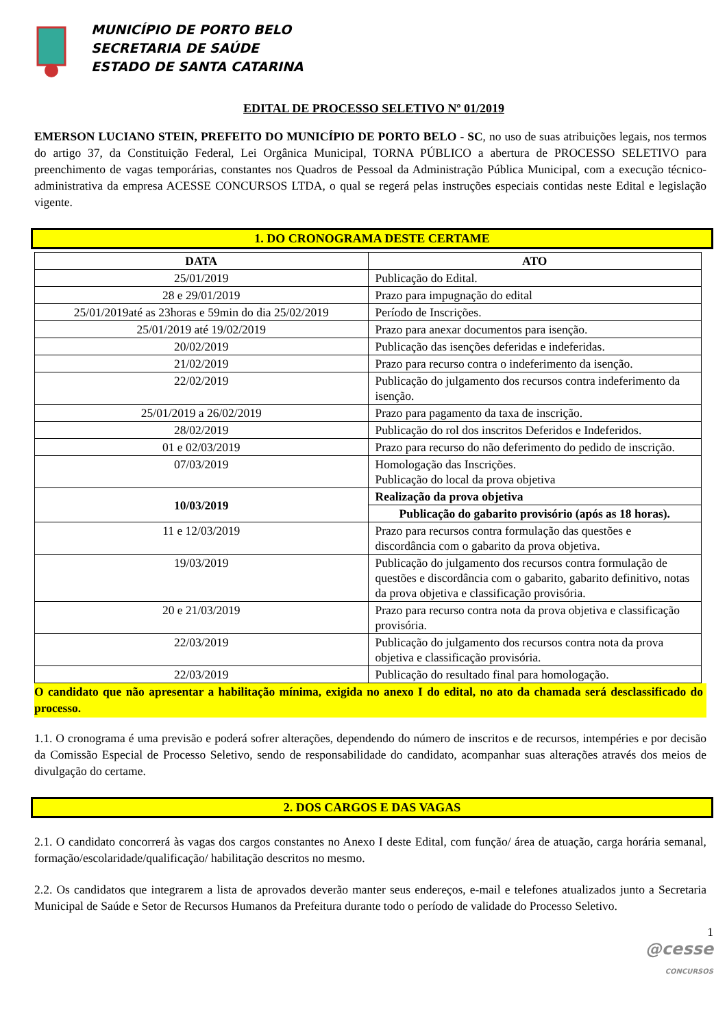MUNICÍPIO DE PORTO BELO
SECRETARIA DE SAÚDE
ESTADO DE SANTA CATARINA
EDITAL DE PROCESSO SELETIVO Nº 01/2019
EMERSON LUCIANO STEIN, PREFEITO DO MUNICÍPIO DE PORTO BELO - SC, no uso de suas atribuições legais, nos termos do artigo 37, da Constituição Federal, Lei Orgânica Municipal, TORNA PÚBLICO a abertura de PROCESSO SELETIVO para preenchimento de vagas temporárias, constantes nos Quadros de Pessoal da Administração Pública Municipal, com a execução técnico-administrativa da empresa ACESSE CONCURSOS LTDA, o qual se regerá pelas instruções especiais contidas neste Edital e legislação vigente.
1. DO CRONOGRAMA DESTE CERTAME
| DATA | ATO |
| --- | --- |
| 25/01/2019 | Publicação do Edital. |
| 28 e 29/01/2019 | Prazo para impugnação do edital |
| 25/01/2019até as 23horas e 59min do dia 25/02/2019 | Período de Inscrições. |
| 25/01/2019 até 19/02/2019 | Prazo para anexar documentos para isenção. |
| 20/02/2019 | Publicação das isenções deferidas e indeferidas. |
| 21/02/2019 | Prazo para recurso contra o indeferimento da isenção. |
| 22/02/2019 | Publicação do julgamento dos recursos contra indeferimento da isenção. |
| 25/01/2019 a 26/02/2019 | Prazo para pagamento da taxa de inscrição. |
| 28/02/2019 | Publicação do rol dos inscritos Deferidos e Indeferidos. |
| 01 e 02/03/2019 | Prazo para recurso do não deferimento do pedido de inscrição. |
| 07/03/2019 | Homologação das Inscrições. Publicação do local da prova objetiva |
| 10/03/2019 | Realização da prova objetiva |
| | Publicação do gabarito provisório (após as 18 horas). |
| 11 e 12/03/2019 | Prazo para recursos contra formulação das questões e discordância com o gabarito da prova objetiva. |
| 19/03/2019 | Publicação do julgamento dos recursos contra formulação de questões e discordância com o gabarito, gabarito definitivo, notas da prova objetiva e classificação provisória. |
| 20 e 21/03/2019 | Prazo para recurso contra nota da prova objetiva e classificação provisória. |
| 22/03/2019 | Publicação do julgamento dos recursos contra nota da prova objetiva e classificação provisória. |
| 22/03/2019 | Publicação do resultado final para homologação. |
O candidato que não apresentar a habilitação mínima, exigida no anexo I do edital, no ato da chamada será desclassificado do processo.
1.1. O cronograma é uma previsão e poderá sofrer alterações, dependendo do número de inscritos e de recursos, intempéries e por decisão da Comissão Especial de Processo Seletivo, sendo de responsabilidade do candidato, acompanhar suas alterações através dos meios de divulgação do certame.
2. DOS CARGOS E DAS VAGAS
2.1. O candidato concorrerá às vagas dos cargos constantes no Anexo I deste Edital, com função/ área de atuação, carga horária semanal, formação/escolaridade/qualificação/ habilitação descritos no mesmo.
2.2. Os candidatos que integrarem a lista de aprovados deverão manter seus endereços, e-mail e telefones atualizados junto a Secretaria Municipal de Saúde e Setor de Recursos Humanos da Prefeitura durante todo o período de validade do Processo Seletivo.
1
@cesse
CONCURSOS